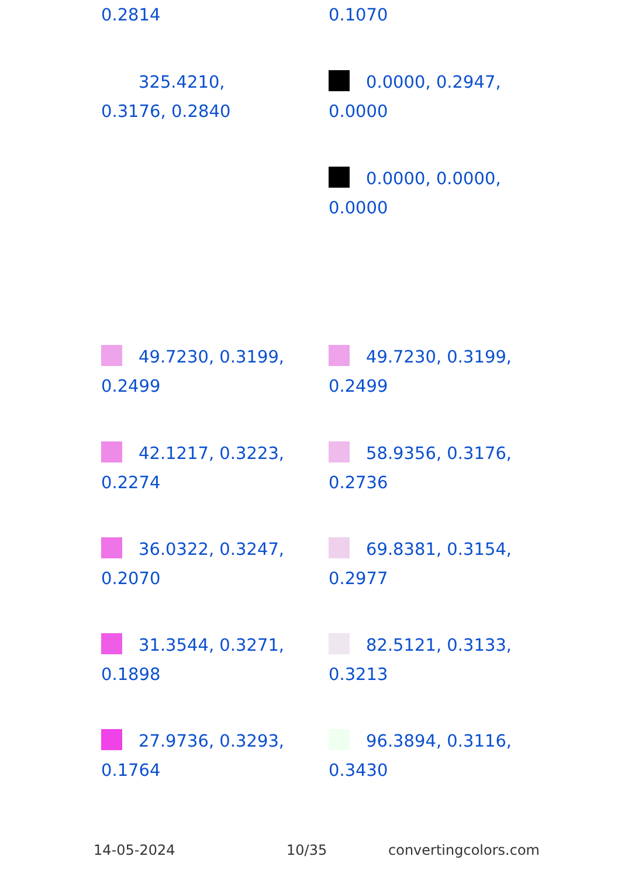0.2814 0.1070
325.4210, 0.3176, 0.2840
0.0000, 0.2947, 0.0000
0.0000, 0.0000, 0.0000
49.7230, 0.3199, 0.2499
49.7230, 0.3199, 0.2499
42.1217, 0.3223, 0.2274
58.9356, 0.3176, 0.2736
36.0322, 0.3247, 0.2070
69.8381, 0.3154, 0.2977
31.3544, 0.3271, 0.1898
82.5121, 0.3133, 0.3213
27.9736, 0.3293, 0.1764
96.3894, 0.3116, 0.3430
14-05-2024 10/35 convertingcolors.com